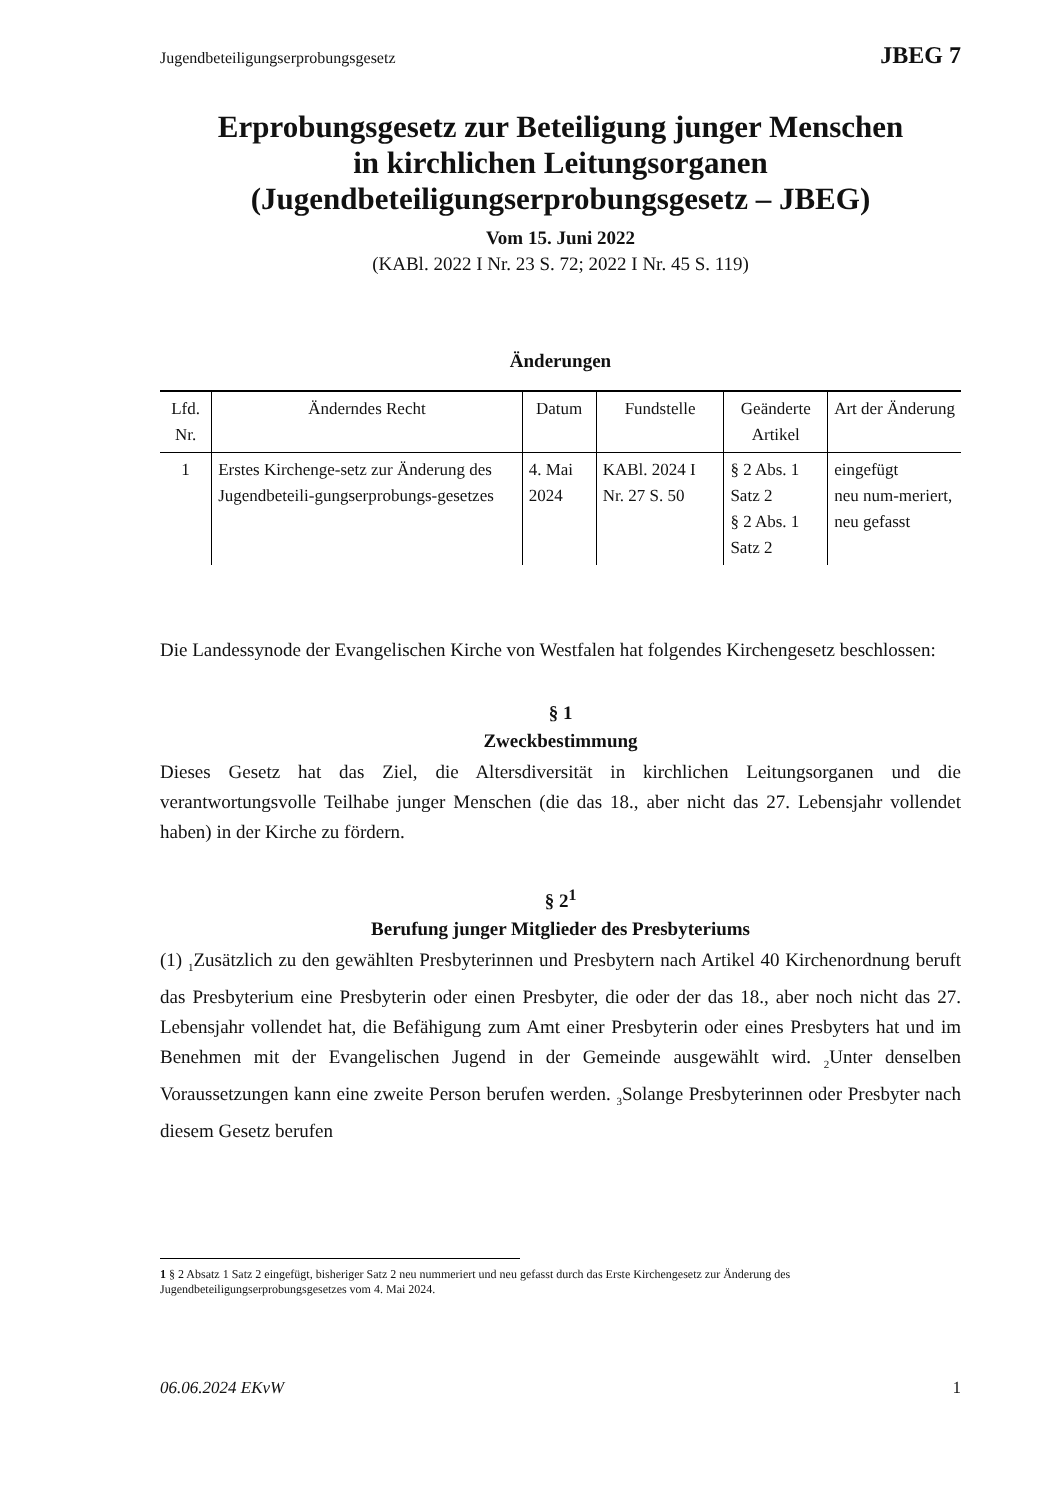Jugendbeteiligungserprobungsgesetz JBEG 7
Erprobungsgesetz zur Beteiligung junger Menschen
in kirchlichen Leitungsorganen
(Jugendbeteiligungserprobungsgesetz – JBEG)
Vom 15. Juni 2022
(KABl. 2022 I Nr. 23 S. 72; 2022 I Nr. 45 S. 119)
Änderungen
| Lfd. Nr. | Änderndes Recht | Datum | Fundstelle | Geänderte Artikel | Art der Änderung |
| --- | --- | --- | --- | --- | --- |
| 1 | Erstes Kirchenge-setz zur Änderung des Jugendbeteili-gungserprobungs-gesetzes | 4. Mai 2024 | KABl. 2024 I Nr. 27 S. 50 | § 2 Abs. 1 Satz 2 § 2 Abs. 1 Satz 2 | eingefügt neu num-meriert, neu gefasst |
Die Landessynode der Evangelischen Kirche von Westfalen hat folgendes Kirchengesetz beschlossen:
§ 1
Zweckbestimmung
Dieses Gesetz hat das Ziel, die Altersdiversität in kirchlichen Leitungsorganen und die verantwortungsvolle Teilhabe junger Menschen (die das 18., aber nicht das 27. Lebensjahr vollendet haben) in der Kirche zu fördern.
§ 2<sup>1</sup>
Berufung junger Mitglieder des Presbyteriums
(1) <sub>1</sub>Zusätzlich zu den gewählten Presbyterinnen und Presbytern nach Artikel 40 Kirchen­ordnung beruft das Presbyterium eine Presbyterin oder einen Presbyter, die oder der das 18., aber noch nicht das 27. Lebensjahr vollendet hat, die Befähigung zum Amt einer Presbyterin oder eines Presbyters hat und im Benehmen mit der Evangelischen Jugend in der Gemeinde ausgewählt wird. <sub>2</sub>Unter denselben Voraussetzungen kann eine zweite Person berufen werden. <sub>3</sub>Solange Presbyterinnen oder Presbyter nach diesem Gesetz berufen
1 § 2 Absatz 1 Satz 2 eingefügt, bisheriger Satz 2 neu nummeriert und neu gefasst durch das Erste Kirchengesetz zur Änderung des Jugendbeteiligungserprobungsgesetzes vom 4. Mai 2024.
06.06.2024 EKvW 1